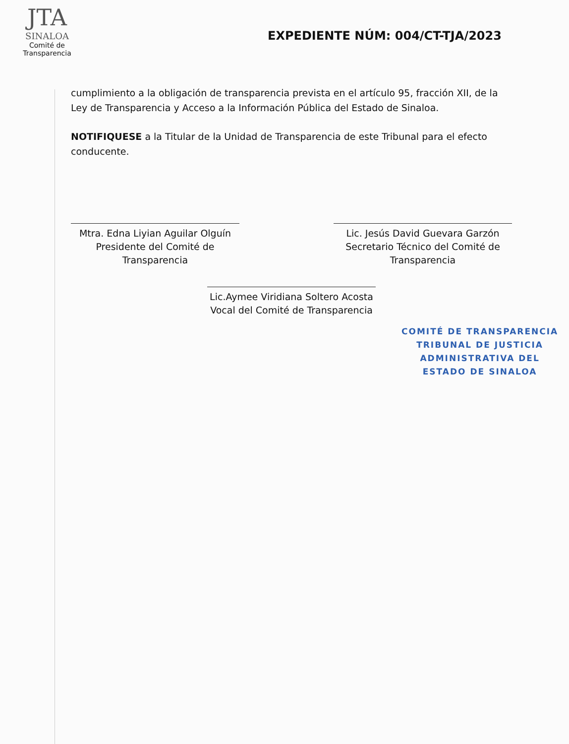JTA
SINALOA
Comité de Transparencia
EXPEDIENTE NÚM: 004/CT-TJA/2023
cumplimiento a la obligación de transparencia prevista en el artículo 95, fracción XII, de la Ley de Transparencia y Acceso a la Información Pública del Estado de Sinaloa.
NOTIFIQUESE a la Titular de la Unidad de Transparencia de este Tribunal para el efecto conducente.
Mtra. Edna Liyian Aguilar Olguín
Presidente del Comité de
Transparencia
Lic. Jesús David Guevara Garzón
Secretario Técnico del Comité de
Transparencia
Lic.Aymee Viridiana Soltero Acosta
Vocal del Comité de Transparencia
COMITÉ DE TRANSPARENCIA
TRIBUNAL DE JUSTICIA
ADMINISTRATIVA DEL
ESTADO DE SINALOA